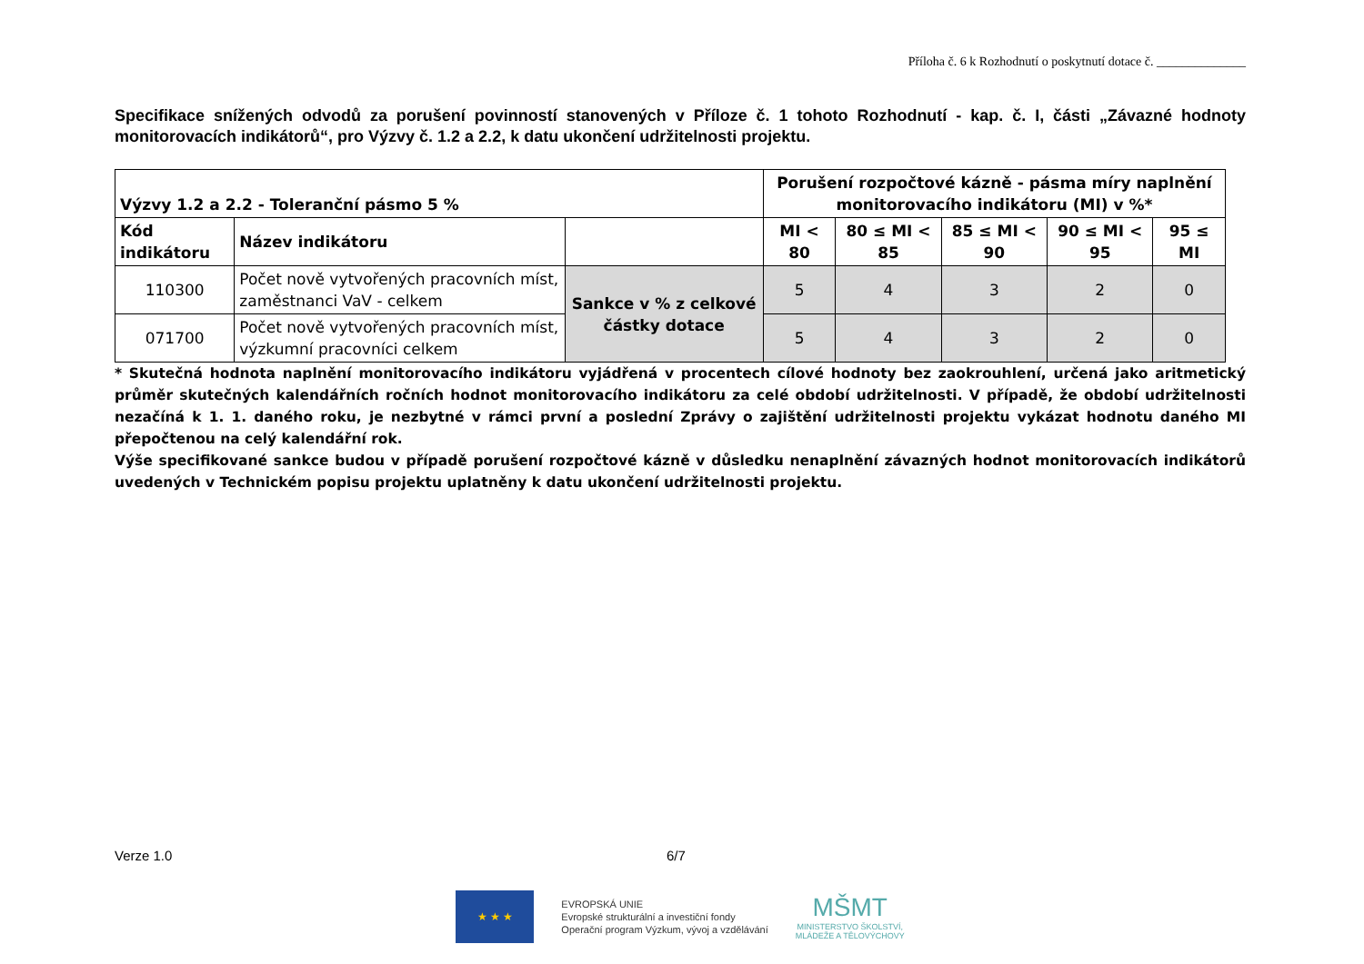Příloha č. 6 k Rozhodnutí o poskytnutí dotace č. ______________
Specifikace snížených odvodů za porušení povinností stanovených v Příloze č. 1 tohoto Rozhodnutí - kap. č. I, části „Závazné hodnoty monitorovacích indikátorů“, pro Výzvy č. 1.2 a 2.2, k datu ukončení udržitelnosti projektu.
| Výzvy 1.2 a 2.2 - Toleranční pásmo 5 % | | | Porušení rozpočtové kázně - pásma míry naplnění monitorovacího indikátoru (MI) v %* | | | | |
| --- | --- | --- | --- | --- | --- | --- | --- |
| Kód indikátoru | Název indikátoru | | MI < 80 | 80 ≤ MI < 85 | 85 ≤ MI < 90 | 90 ≤ MI < 95 | 95 ≤ MI |
| 110300 | Počet nově vytvořených pracovních míst, zaměstnanci VaV - celkem | Sankce v % z celkové částky dotace | 5 | 4 | 3 | 2 | 0 |
| 071700 | Počet nově vytvořených pracovních míst, výzkumní pracovníci celkem | | 5 | 4 | 3 | 2 | 0 |
* Skutečná hodnota naplnění monitorovacího indikátoru vyjádřená v procentech cílové hodnoty bez zaokrouhlení, určená jako aritmetický průměr skutečných kalendářních ročních hodnot monitorovacího indikátoru za celé období udržitelnosti. V případě, že období udržitelnosti nezačíná k 1. 1. daného roku, je nezbytné v rámci první a poslední Zprávy o zajištění udržitelnosti projektu vykázat hodnotu daného MI přepočtenou na celý kalendářní rok.
Výše specifikované sankce budou v případě porušení rozpočtové kázně v důsledku nenaplnění závazných hodnot monitorovacích indikátorů uvedených v Technickém popisu projektu uplatněny k datu ukončení udržitelnosti projektu.
Verze 1.0 6/7
★ ★ ★
EVROPSKÁ UNIE
Evropské strukturální a investiční fondy
Operační program Výzkum, vývoj a vzdělávání
MŠMT
MINISTERSTVO ŠKOLSTVÍ,
MLÁDEŽE A TĚLOVÝCHOVY